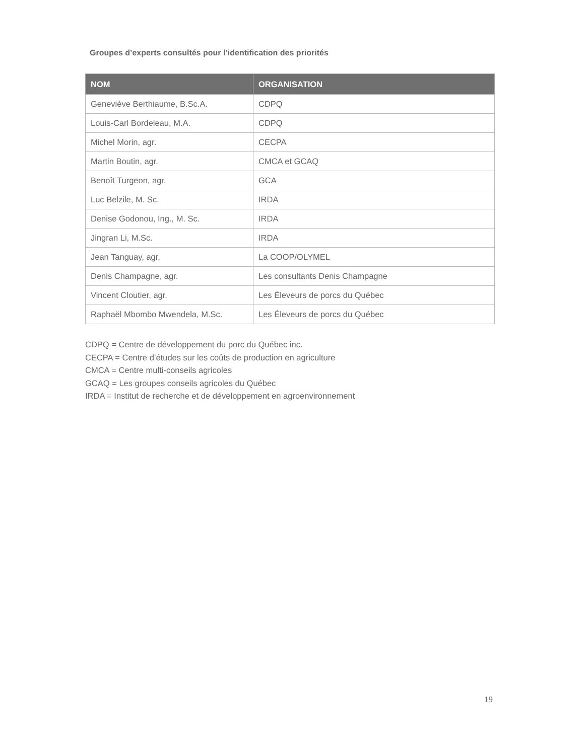Groupes d’experts consultés pour l’identification des priorités
| NOM | ORGANISATION |
| --- | --- |
| Geneviève Berthiaume, B.Sc.A. | CDPQ |
| Louis-Carl Bordeleau, M.A. | CDPQ |
| Michel Morin, agr. | CECPA |
| Martin Boutin, agr. | CMCA et GCAQ |
| Benoît Turgeon, agr. | GCA |
| Luc Belzile, M. Sc. | IRDA |
| Denise Godonou, Ing., M. Sc. | IRDA |
| Jingran Li, M.Sc. | IRDA |
| Jean Tanguay, agr. | La COOP/OLYMEL |
| Denis Champagne, agr. | Les consultants Denis Champagne |
| Vincent Cloutier, agr. | Les Éleveurs de porcs du Québec |
| Raphaël Mbombo Mwendela, M.Sc. | Les Éleveurs de porcs du Québec |
CDPQ = Centre de développement du porc du Québec inc.
CECPA = Centre d’études sur les coûts de production en agriculture
CMCA = Centre multi-conseils agricoles
GCAQ = Les groupes conseils agricoles du Québec
IRDA = Institut de recherche et de développement en agroenvironnement
19